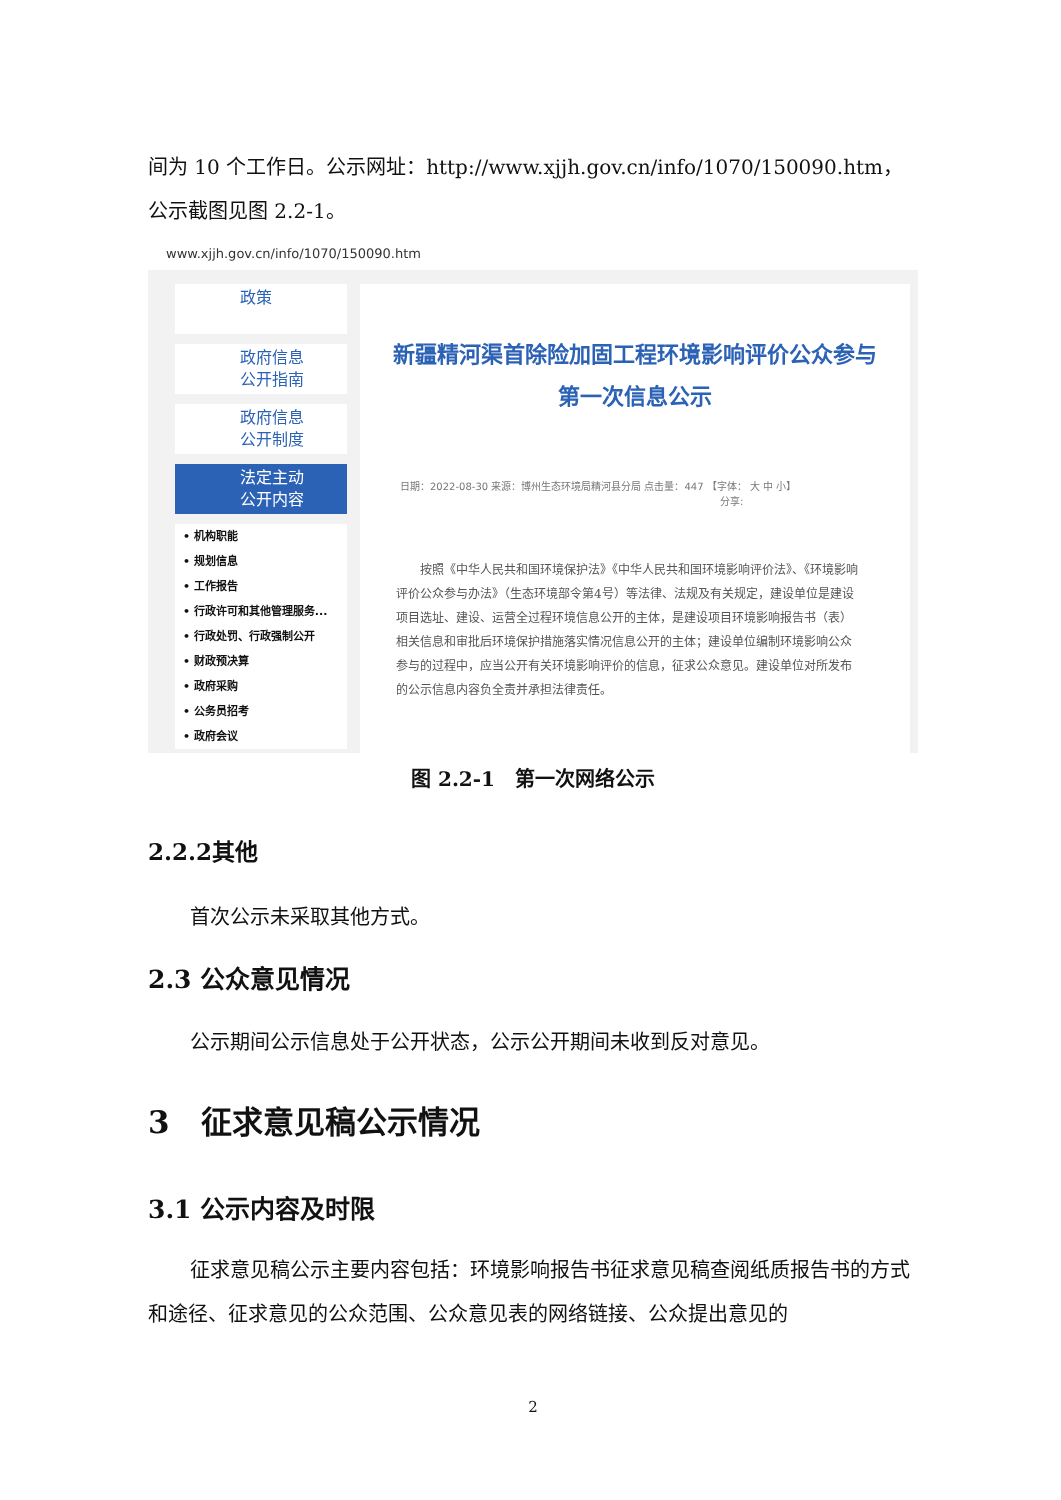间为 10 个工作日。公示网址：http://www.xjjh.gov.cn/info/1070/150090.htm，公示截图见图 2.2-1。
www.xjjh.gov.cn/info/1070/150090.htm
政策
政府信息
公开指南
政府信息
公开制度
法定主动
公开内容
• 机构职能
• 规划信息
• 工作报告
• 行政许可和其他管理服务...
• 行政处罚、行政强制公开
• 财政预决算
• 政府采购
• 公务员招考
• 政府会议
新疆精河渠首除险加固工程环境影响评价公众参与
第一次信息公示
日期：2022-08-30 来源：博州生态环境局精河县分局 点击量：447 【字体： 大 中 小】
分享:
　　按照《中华人民共和国环境保护法》《中华人民共和国环境影响评价法》、《环境影响评价公众参与办法》（生态环境部令第4号）等法律、法规及有关规定，建设单位是建设项目选址、建设、运营全过程环境信息公开的主体，是建设项目环境影响报告书（表）相关信息和审批后环境保护措施落实情况信息公开的主体；建设单位编制环境影响公众参与的过程中，应当公开有关环境影响评价的信息，征求公众意见。建设单位对所发布的公示信息内容负全责并承担法律责任。
图 2.2-1　第一次网络公示
2.2.2其他
首次公示未采取其他方式。
2.3 公众意见情况
公示期间公示信息处于公开状态，公示公开期间未收到反对意见。
3　征求意见稿公示情况
3.1 公示内容及时限
征求意见稿公示主要内容包括：环境影响报告书征求意见稿查阅纸质报告书的方式和途径、征求意见的公众范围、公众意见表的网络链接、公众提出意见的
2